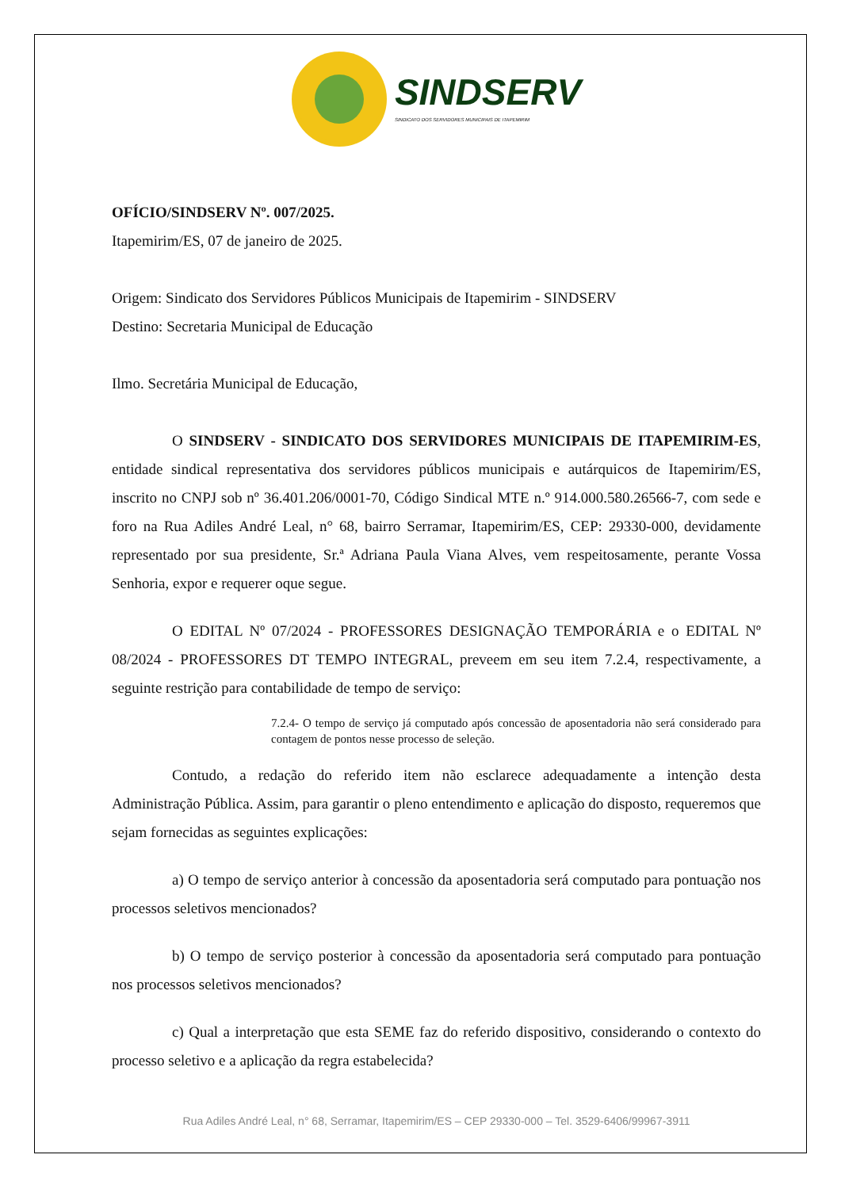SINDSERV
SINDICATO DOS SERVIDORES MUNICIPAIS DE ITAPEMIRIM
OFÍCIO/SINDSERV Nº. 007/2025.
Itapemirim/ES, 07 de janeiro de 2025.
Origem: Sindicato dos Servidores Públicos Municipais de Itapemirim - SINDSERV
Destino: Secretaria Municipal de Educação
Ilmo. Secretária Municipal de Educação,
O SINDSERV - SINDICATO DOS SERVIDORES MUNICIPAIS DE ITAPEMIRIM-ES, entidade sindical representativa dos servidores públicos municipais e autárquicos de Itapemirim/ES, inscrito no CNPJ sob nº 36.401.206/0001-70, Código Sindical MTE n.º 914.000.580.26566-7, com sede e foro na Rua Adiles André Leal, n° 68, bairro Serramar, Itapemirim/ES, CEP: 29330-000, devidamente representado por sua presidente, Sr.ª Adriana Paula Viana Alves, vem respeitosamente, perante Vossa Senhoria, expor e requerer oque segue.
O EDITAL Nº 07/2024 - PROFESSORES DESIGNAÇÃO TEMPORÁRIA e o EDITAL Nº 08/2024 - PROFESSORES DT TEMPO INTEGRAL, preveem em seu item 7.2.4, respectivamente, a seguinte restrição para contabilidade de tempo de serviço:
7.2.4- O tempo de serviço já computado após concessão de aposentadoria não será considerado para contagem de pontos nesse processo de seleção.
Contudo, a redação do referido item não esclarece adequadamente a intenção desta Administração Pública. Assim, para garantir o pleno entendimento e aplicação do disposto, requeremos que sejam fornecidas as seguintes explicações:
a) O tempo de serviço anterior à concessão da aposentadoria será computado para pontuação nos processos seletivos mencionados?
b) O tempo de serviço posterior à concessão da aposentadoria será computado para pontuação nos processos seletivos mencionados?
c) Qual a interpretação que esta SEME faz do referido dispositivo, considerando o contexto do processo seletivo e a aplicação da regra estabelecida?
Rua Adiles André Leal, n° 68, Serramar, Itapemirim/ES – CEP 29330-000 – Tel. 3529-6406/99967-3911